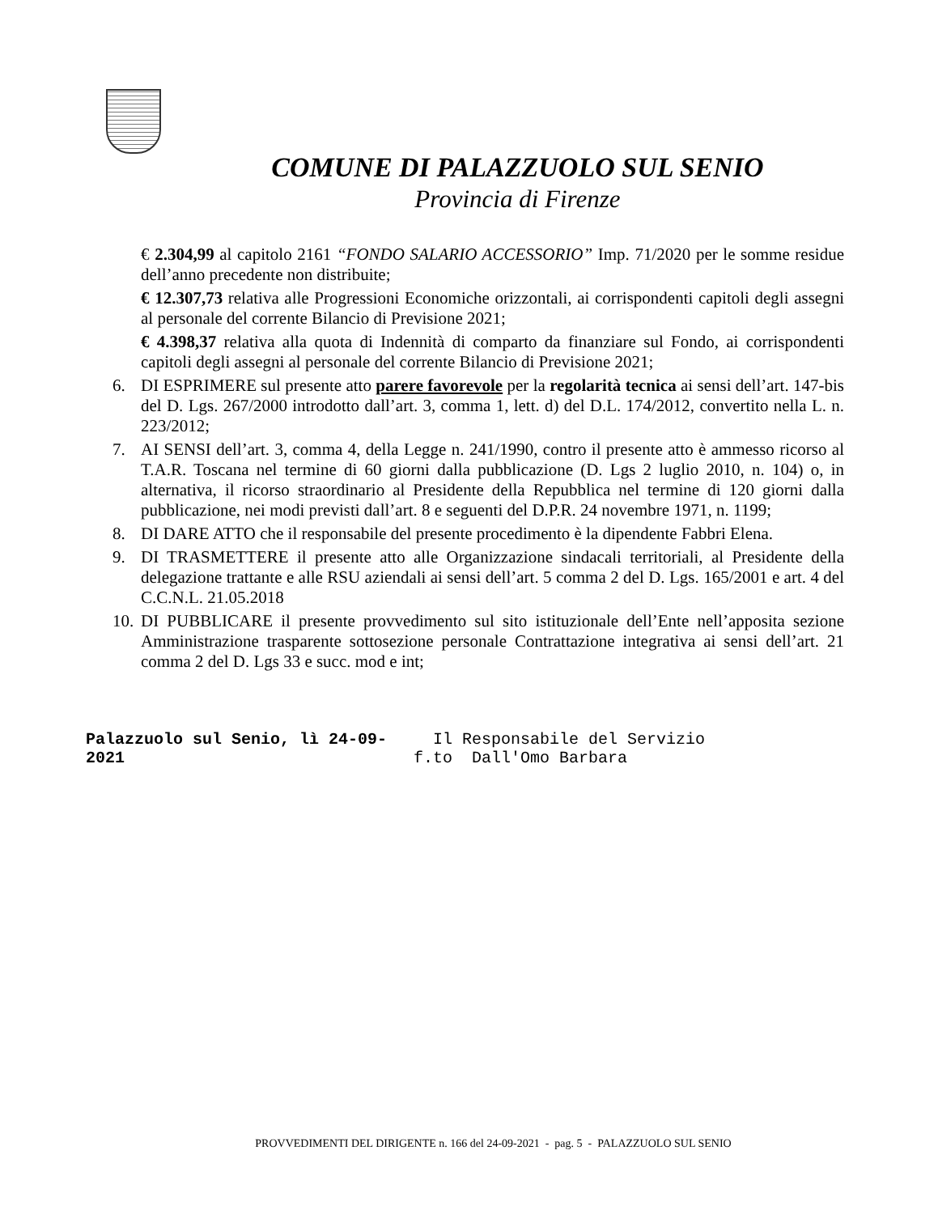COMUNE DI PALAZZUOLO SUL SENIO
Provincia di Firenze
€ 2.304,99 al capitolo 2161 “FONDO SALARIO ACCESSORIO” Imp. 71/2020 per le somme residue dell’anno precedente non distribuite;
€ 12.307,73 relativa alle Progressioni Economiche orizzontali, ai corrispondenti capitoli degli assegni al personale del corrente Bilancio di Previsione 2021;
€ 4.398,37 relativa alla quota di Indennità di comparto da finanziare sul Fondo, ai corrispondenti capitoli degli assegni al personale del corrente Bilancio di Previsione 2021;
6. DI ESPRIMERE sul presente atto parere favorevole per la regolarità tecnica ai sensi dell’art. 147-bis del D. Lgs. 267/2000 introdotto dall’art. 3, comma 1, lett. d) del D.L. 174/2012, convertito nella L. n. 223/2012;
7. AI SENSI dell’art. 3, comma 4, della Legge n. 241/1990, contro il presente atto è ammesso ricorso al T.A.R. Toscana nel termine di 60 giorni dalla pubblicazione (D. Lgs 2 luglio 2010, n. 104) o, in alternativa, il ricorso straordinario al Presidente della Repubblica nel termine di 120 giorni dalla pubblicazione, nei modi previsti dall’art. 8 e seguenti del D.P.R. 24 novembre 1971, n. 1199;
8. DI DARE ATTO che il responsabile del presente procedimento è la dipendente Fabbri Elena.
9. DI TRASMETTERE il presente atto alle Organizzazione sindacali territoriali, al Presidente della delegazione trattante e alle RSU aziendali ai sensi dell’art. 5 comma 2 del D. Lgs. 165/2001 e art. 4 del C.C.N.L. 21.05.2018
10. DI PUBBLICARE il presente provvedimento sul sito istituzionale dell’Ente nell’apposita sezione Amministrazione trasparente sottosezione personale Contrattazione integrativa ai sensi dell’art. 21 comma 2 del D. Lgs 33 e succ. mod e int;
Palazzuolo sul Senio, lì 24-09-2021 Il Responsabile del Servizio
f.to Dall'Omo Barbara
PROVVEDIMENTI DEL DIRIGENTE n. 166 del 24-09-2021 - pag. 5 - PALAZZUOLO SUL SENIO